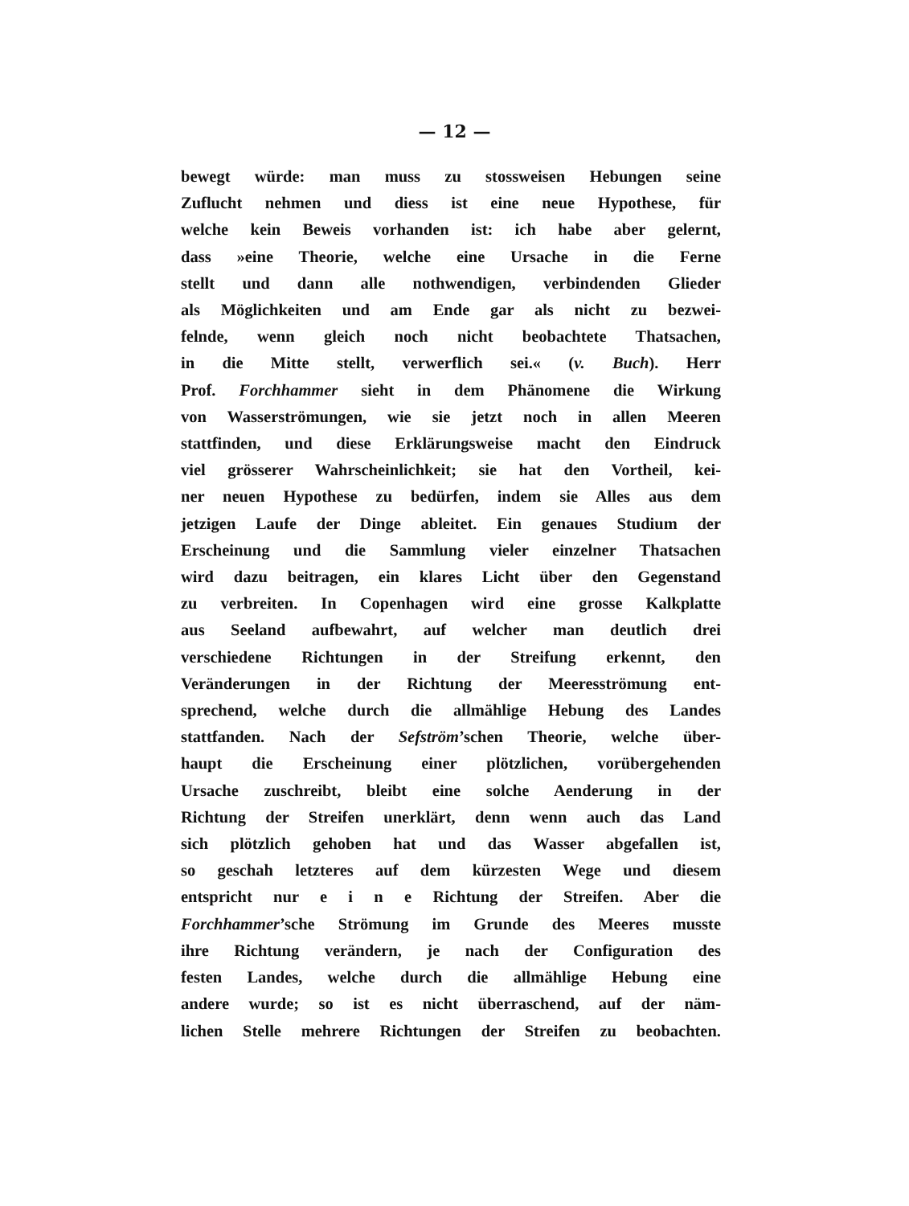— 12 —
bewegt würde: man muss zu stossweisen Hebungen seine
Zuflucht nehmen und diess ist eine neue Hypothese, für
welche kein Beweis vorhanden ist: ich habe aber gelernt,
dass »eine Theorie, welche eine Ursache in die Ferne
stellt und dann alle nothwendigen, verbindenden Glieder
als Möglichkeiten und am Ende gar als nicht zu bezwei-
felnde, wenn gleich noch nicht beobachtete Thatsachen,
in die Mitte stellt, verwerflich sei.« (v. Buch). Herr
Prof. Forchhammer sieht in dem Phänomene die Wirkung
von Wasserströmungen, wie sie jetzt noch in allen Meeren
stattfinden, und diese Erklärungsweise macht den Eindruck
viel grösserer Wahrscheinlichkeit; sie hat den Vortheil, kei-
ner neuen Hypothese zu bedürfen, indem sie Alles aus dem
jetzigen Laufe der Dinge ableitet. Ein genaues Studium der
Erscheinung und die Sammlung vieler einzelner Thatsachen
wird dazu beitragen, ein klares Licht über den Gegenstand
zu verbreiten. In Copenhagen wird eine grosse Kalkplatte
aus Seeland aufbewahrt, auf welcher man deutlich drei
verschiedene Richtungen in der Streifung erkennt, den
Veränderungen in der Richtung der Meeresströmung ent-
sprechend, welche durch die allmählige Hebung des Landes
stattfanden. Nach der Sefström’schen Theorie, welche über-
haupt die Erscheinung einer plötzlichen, vorübergehenden
Ursache zuschreibt, bleibt eine solche Aenderung in der
Richtung der Streifen unerklärt, denn wenn auch das Land
sich plötzlich gehoben hat und das Wasser abgefallen ist,
so geschah letzteres auf dem kürzesten Wege und diesem
entspricht nur e i n e Richtung der Streifen. Aber die
Forchhammer’sche Strömung im Grunde des Meeres musste
ihre Richtung verändern, je nach der Configuration des
festen Landes, welche durch die allmählige Hebung eine
andere wurde; so ist es nicht überraschend, auf der näm-
lichen Stelle mehrere Richtungen der Streifen zu beobachten.